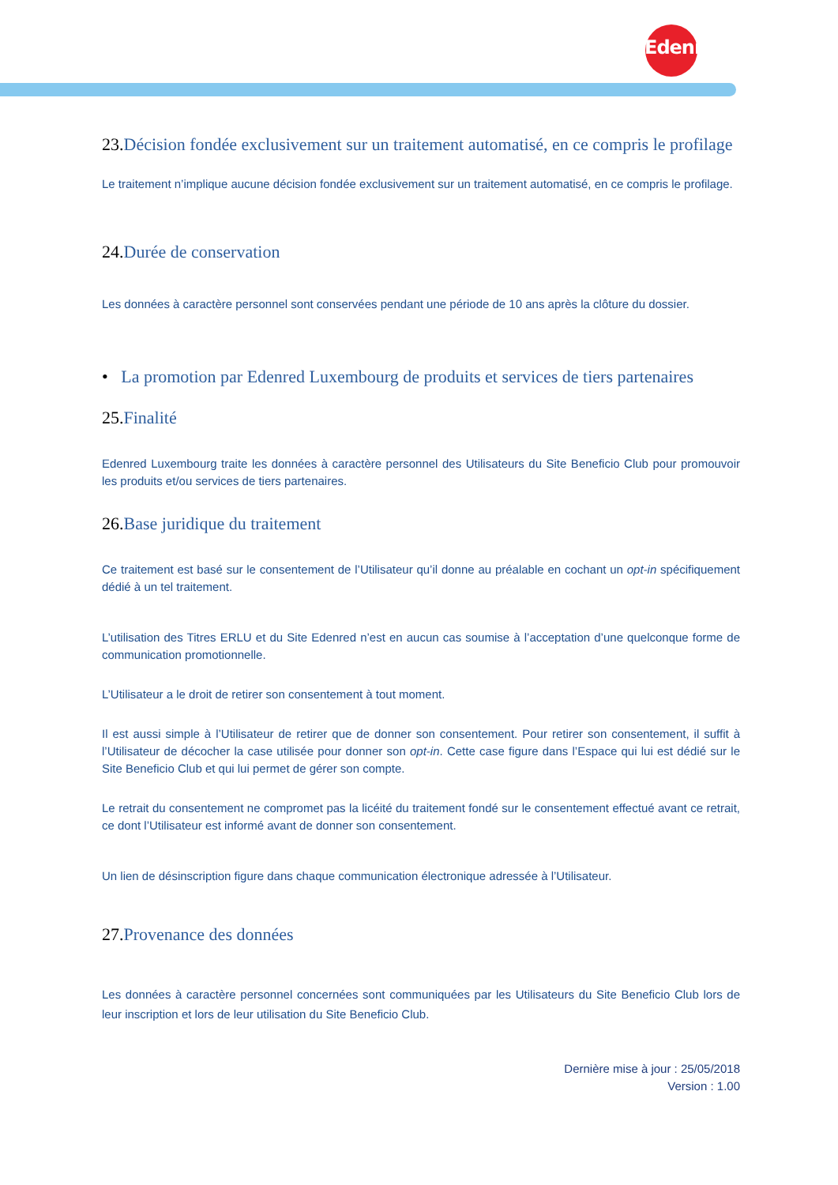Edenred
23. Décision fondée exclusivement sur un traitement automatisé, en ce compris le profilage
Le traitement n’implique aucune décision fondée exclusivement sur un traitement automatisé, en ce compris le profilage.
24. Durée de conservation
Les données à caractère personnel sont conservées pendant une période de 10 ans après la clôture du dossier.
• La promotion par Edenred Luxembourg de produits et services de tiers partenaires
25. Finalité
Edenred Luxembourg traite les données à caractère personnel des Utilisateurs du Site Beneficio Club pour promouvoir les produits et/ou services de tiers partenaires.
26. Base juridique du traitement
Ce traitement est basé sur le consentement de l’Utilisateur qu’il donne au préalable en cochant un opt-in spécifiquement dédié à un tel traitement.
L’utilisation des Titres ERLU et du Site Edenred n’est en aucun cas soumise à l’acceptation d’une quelconque forme de communication promotionnelle.
L’Utilisateur a le droit de retirer son consentement à tout moment.
Il est aussi simple à l’Utilisateur de retirer que de donner son consentement. Pour retirer son consentement, il suffit à l’Utilisateur de décocher la case utilisée pour donner son opt-in. Cette case figure dans l’Espace qui lui est dédié sur le Site Beneficio Club et qui lui permet de gérer son compte.
Le retrait du consentement ne compromet pas la licéité du traitement fondé sur le consentement effectué avant ce retrait, ce dont l’Utilisateur est informé avant de donner son consentement.
Un lien de désinscription figure dans chaque communication électronique adressée à l’Utilisateur.
27. Provenance des données
Les données à caractère personnel concernées sont communiquées par les Utilisateurs du Site Beneficio Club lors de leur inscription et lors de leur utilisation du Site Beneficio Club.
Dernière mise à jour : 25/05/2018
Version : 1.00